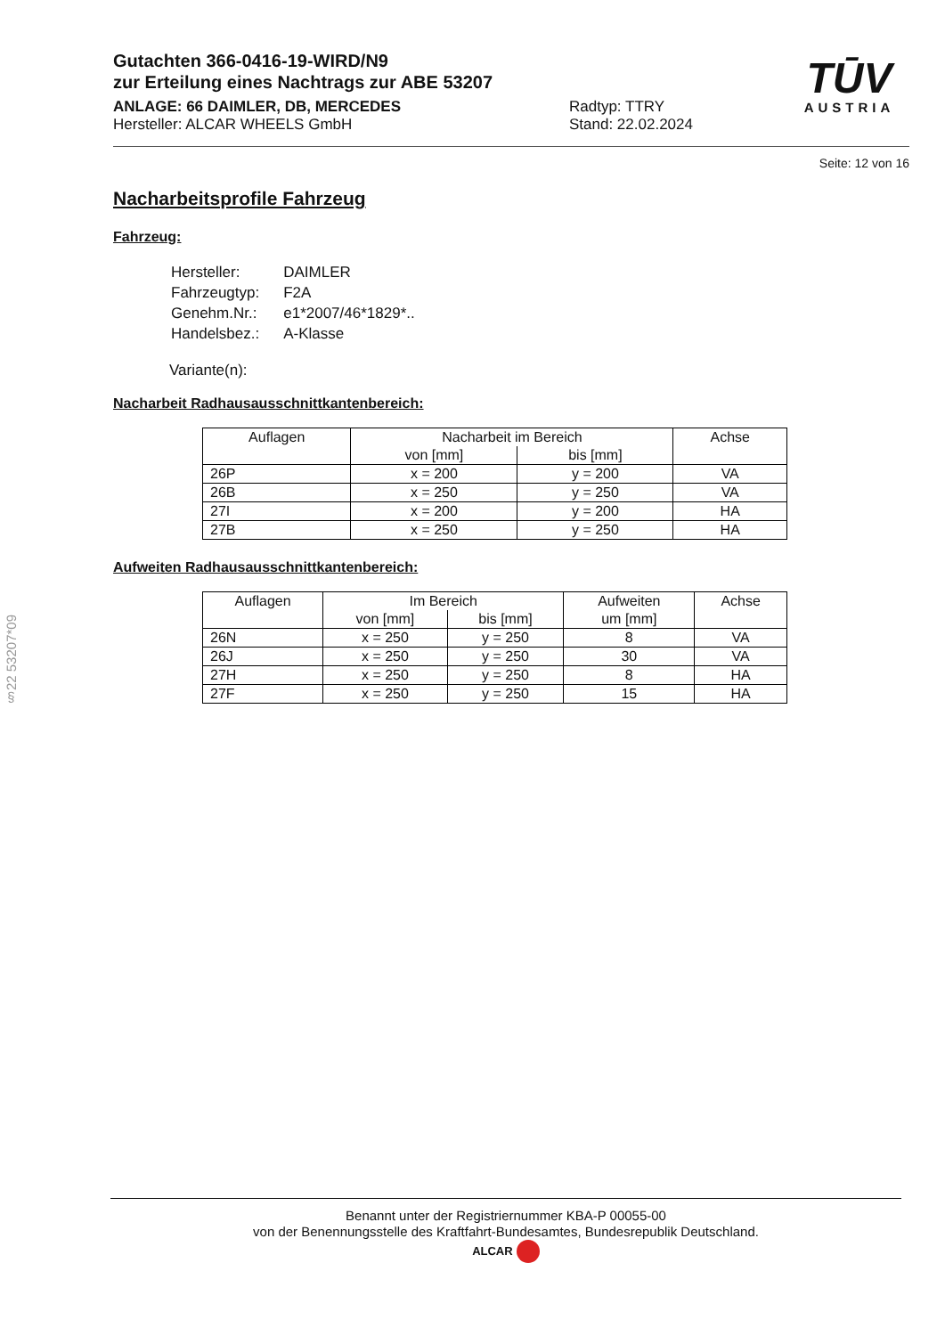§22 53207*09
Gutachten 366-0416-19-WIRD/N9
zur Erteilung eines Nachtrags zur ABE 53207
ANLAGE: 66 DAIMLER, DB, MERCEDES
Hersteller: ALCAR WHEELS GmbH
Radtyp: TTRY
Stand: 22.02.2024
TŪV
AUSTRIA
Seite: 12 von 16
Nacharbeitsprofile Fahrzeug
Fahrzeug:
| Hersteller: | DAIMLER |
| Fahrzeugtyp: | F2A |
| Genehm.Nr.: | e1*2007/46*1829*.. |
| Handelsbez.: | A-Klasse |
Variante(n):
Nacharbeit Radhausausschnittkantenbereich:
| Auflagen | Nacharbeit im Bereich | | Achse |
| --- | --- | --- | --- |
| | von [mm] | bis [mm] | |
| 26P | x = 200 | y = 200 | VA |
| 26B | x = 250 | y = 250 | VA |
| 27I | x = 200 | y = 200 | HA |
| 27B | x = 250 | y = 250 | HA |
Aufweiten Radhausausschnittkantenbereich:
| Auflagen | Im Bereich | | Aufweiten | Achse |
| --- | --- | --- | --- | --- |
| | von [mm] | bis [mm] | um [mm] | |
| 26N | x = 250 | y = 250 | 8 | VA |
| 26J | x = 250 | y = 250 | 30 | VA |
| 27H | x = 250 | y = 250 | 8 | HA |
| 27F | x = 250 | y = 250 | 15 | HA |
Benannt unter der Registriernummer KBA-P 00055-00
von der Benennungsstelle des Kraftfahrt-Bundesamtes, Bundesrepublik Deutschland.
ALCAR